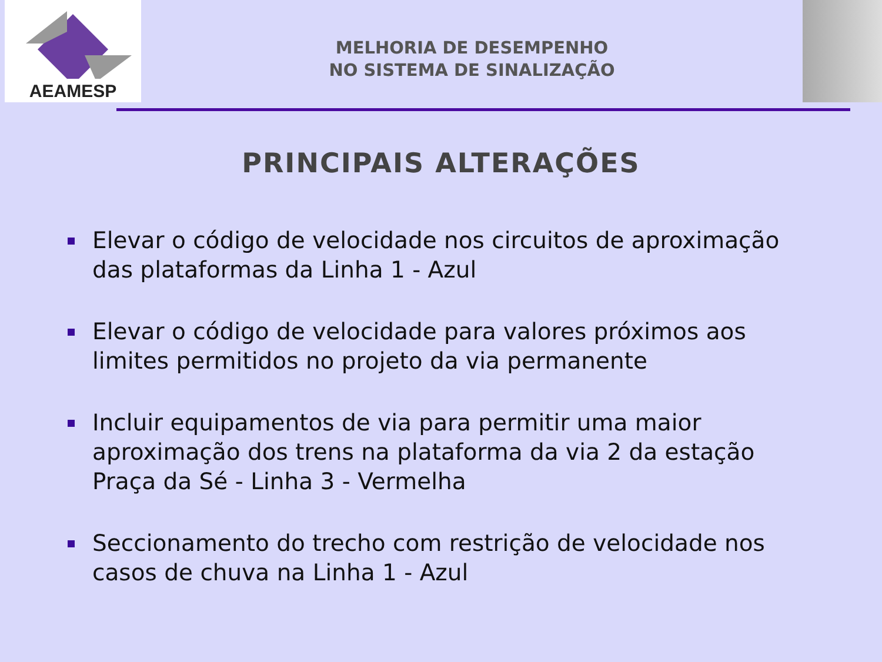AEAMESP
MELHORIA DE DESEMPENHO
NO SISTEMA DE SINALIZAÇÃO
PRINCIPAIS ALTERAÇÕES
Elevar o código de velocidade nos circuitos de aproximação das plataformas da Linha 1 - Azul
Elevar o código de velocidade para valores próximos aos limites permitidos no projeto da via permanente
Incluir equipamentos de via para permitir uma maior aproximação dos trens na plataforma da via 2 da estação Praça da Sé - Linha 3 - Vermelha
Seccionamento do trecho com restrição de velocidade nos casos de chuva na Linha 1 - Azul